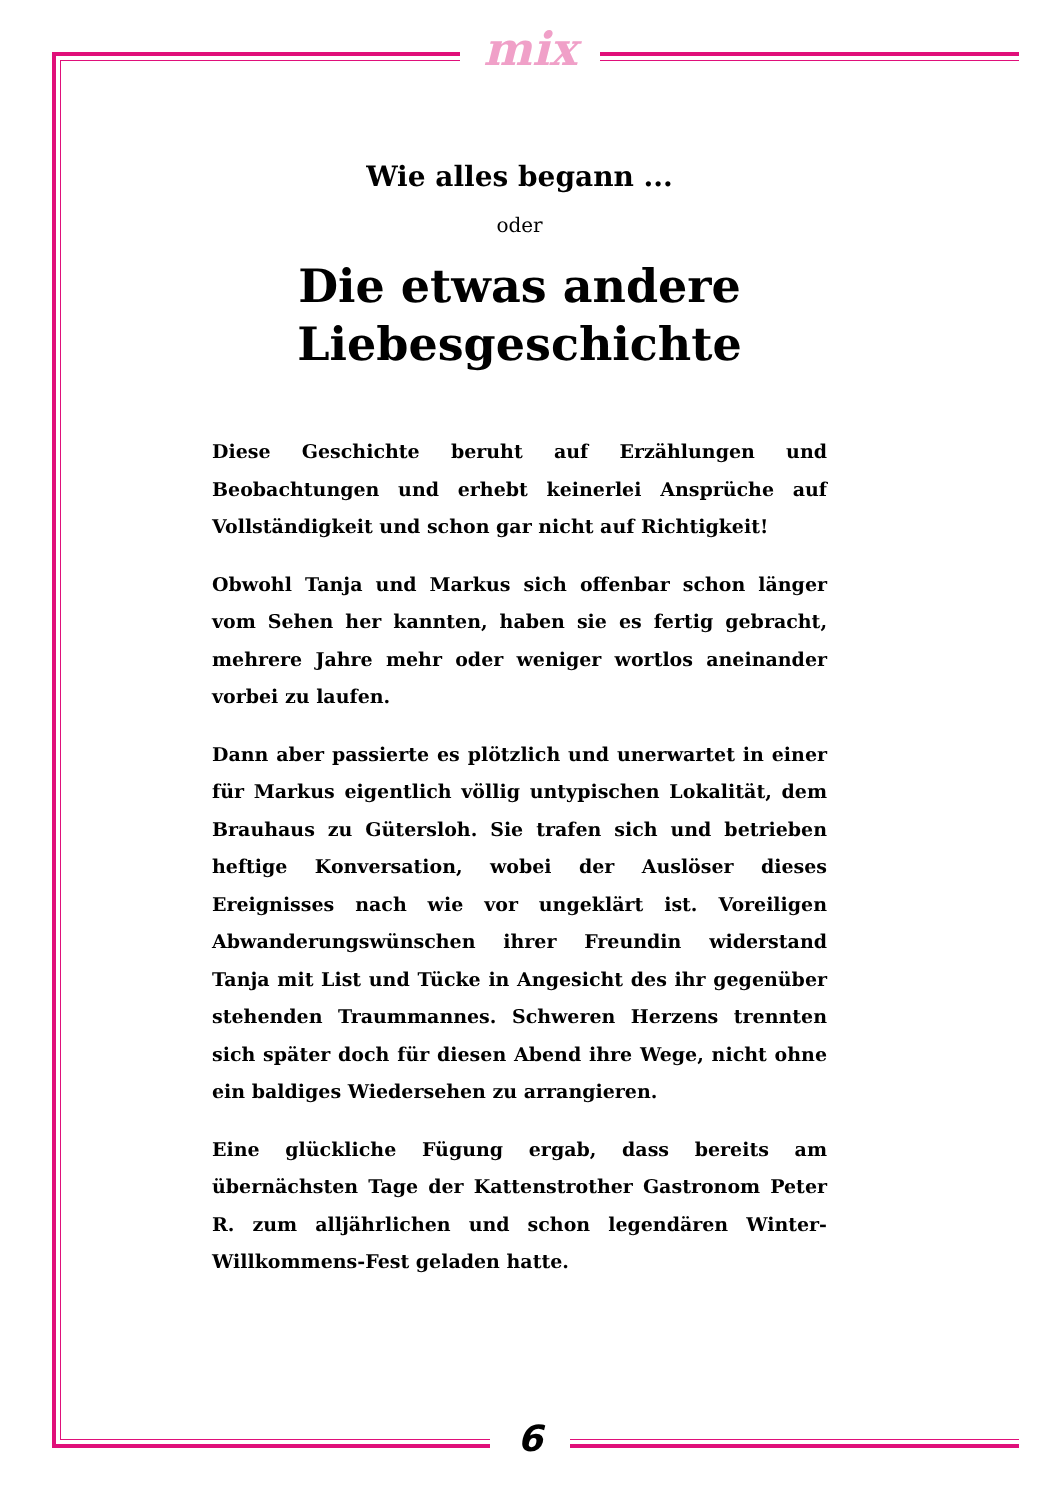mix
Wie alles begann ...
oder
Die etwas andere Liebesgeschichte
Diese Geschichte beruht auf Erzählungen und Beobachtungen und erhebt keinerlei Ansprüche auf Vollständigkeit und schon gar nicht auf Richtigkeit!
Obwohl Tanja und Markus sich offenbar schon länger vom Sehen her kannten, haben sie es fertig gebracht, mehrere Jahre mehr oder weniger wortlos aneinander vorbei zu laufen.
Dann aber passierte es plötzlich und unerwartet in einer für Markus eigentlich völlig untypischen Lokalität, dem Brauhaus zu Gütersloh. Sie trafen sich und betrieben heftige Konversation, wobei der Auslöser dieses Ereignisses nach wie vor ungeklärt ist. Voreiligen Abwanderungswünschen ihrer Freundin widerstand Tanja mit List und Tücke in Angesicht des ihr gegenüber stehenden Traummannes. Schweren Herzens trennten sich später doch für diesen Abend ihre Wege, nicht ohne ein baldiges Wiedersehen zu arrangieren.
Eine glückliche Fügung ergab, dass bereits am übernächsten Tage der Kattenstrother Gastronom Peter R. zum alljährlichen und schon legendären Winter-Willkommens-Fest geladen hatte.
6